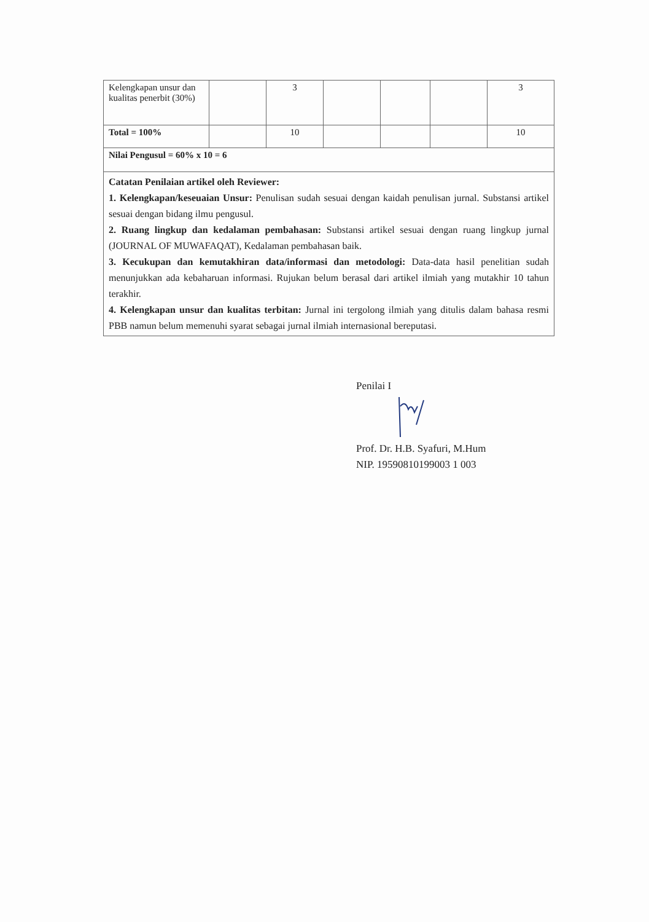| Kelengkapan unsur dan kualitas penerbit (30%) | | 3 | | | | 3 |
| Total = 100% | | 10 | | | | 10 |
| Nilai Pengusul = 60% x 10 = 6 | | | | | | |
| Catatan Penilaian artikel oleh Reviewer: 1. Kelengkapan/keseuaian Unsur: Penulisan sudah sesuai dengan kaidah penulisan jurnal. Substansi artikel sesuai dengan bidang ilmu pengusul. 2. Ruang lingkup dan kedalaman pembahasan: Substansi artikel sesuai dengan ruang lingkup jurnal (JOURNAL OF MUWAFAQAT), Kedalaman pembahasan baik. 3. Kecukupan dan kemutakhiran data/informasi dan metodologi: Data-data hasil penelitian sudah menunjukkan ada kebaharuan informasi. Rujukan belum berasal dari artikel ilmiah yang mutakhir 10 tahun terakhir. 4. Kelengkapan unsur dan kualitas terbitan: Jurnal ini tergolong ilmiah yang ditulis dalam bahasa resmi PBB namun belum memenuhi syarat sebagai jurnal ilmiah internasional bereputasi. | | | | | | |
Penilai I
Prof. Dr. H.B. Syafuri, M.Hum
NIP. 19590810199003 1 003